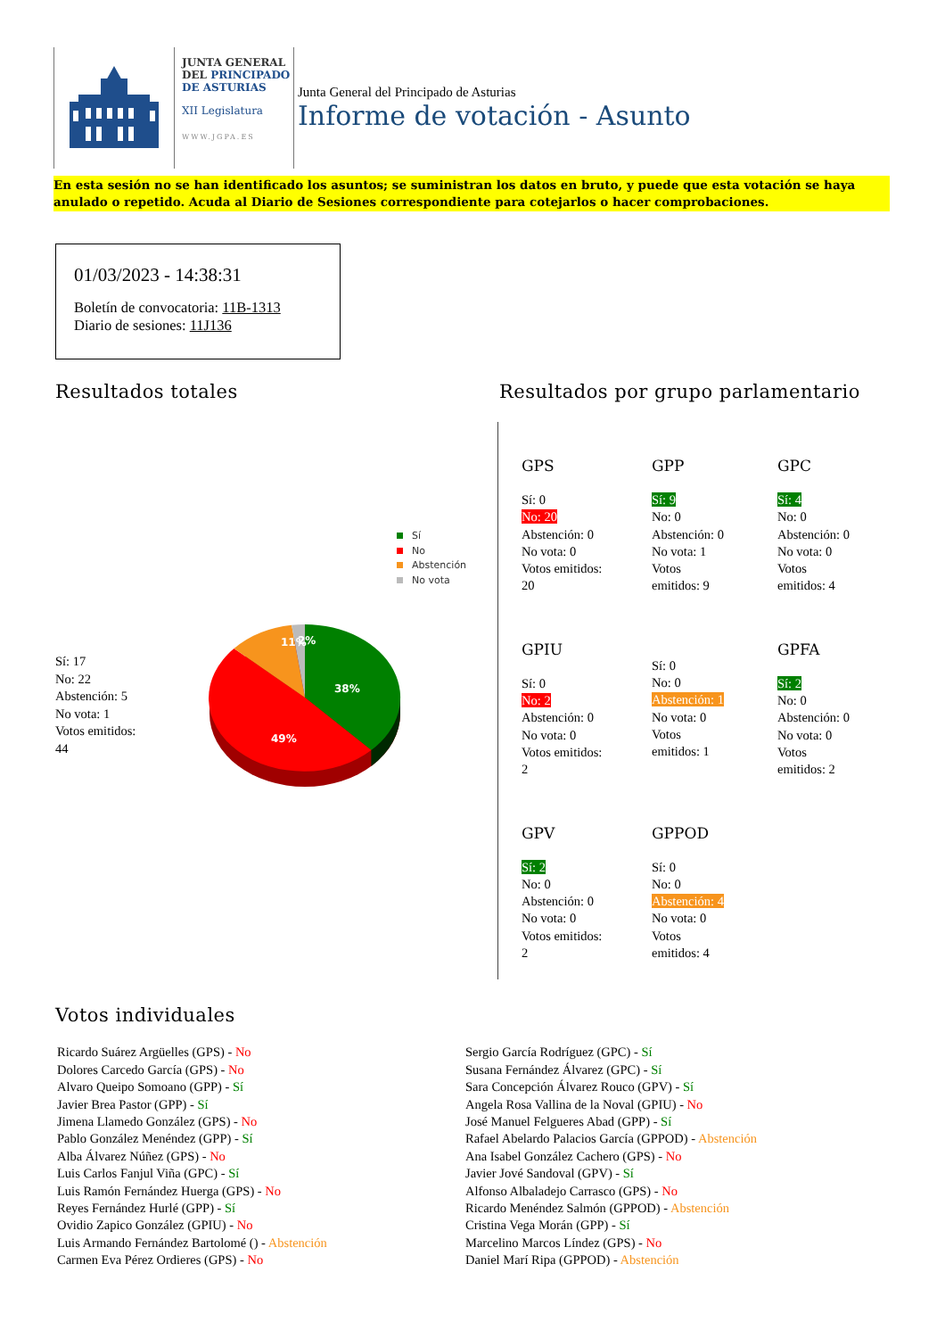JUNTA GENERAL
DEL PRINCIPADO
DE ASTURIAS
XII Legislatura
WWW.JGPA.ES
Junta General del Principado de Asturias
Informe de votación - Asunto
En esta sesión no se han identificado los asuntos; se suministran los datos en bruto, y puede que esta votación se haya anulado o repetido. Acuda al Diario de Sesiones correspondiente para cotejarlos o hacer comprobaciones.
01/03/2023 - 14:38:31
Boletín de convocatoria: 11B-1313
Diario de sesiones: 11J136
Resultados totales
Sí
No
Abstención
No vota
Sí: 17
No: 22
Abstención: 5
No vota: 1
Votos emitidos:
44
38%
49%
11%
2%
Resultados por grupo parlamentario
GPS
Sí: 0
No: 20
Abstención: 0
No vota: 0
Votos emitidos:
20
GPP
Sí: 9
No: 0
Abstención: 0
No vota: 1
Votos
emitidos: 9
GPC
Sí: 4
No: 0
Abstención: 0
No vota: 0
Votos
emitidos: 4
GPIU
Sí: 0
No: 2
Abstención: 0
No vota: 0
Votos emitidos:
2
Sí: 0
No: 0
Abstención: 1
No vota: 0
Votos
emitidos: 1
GPFA
Sí: 2
No: 0
Abstención: 0
No vota: 0
Votos
emitidos: 2
GPV
Sí: 2
No: 0
Abstención: 0
No vota: 0
Votos emitidos:
2
GPPOD
Sí: 0
No: 0
Abstención: 4
No vota: 0
Votos
emitidos: 4
Votos individuales
Ricardo Suárez Argüelles (GPS) - No
Dolores Carcedo García (GPS) - No
Alvaro Queipo Somoano (GPP) - Sí
Javier Brea Pastor (GPP) - Sí
Jimena Llamedo González (GPS) - No
Pablo González Menéndez (GPP) - Sí
Alba Álvarez Núñez (GPS) - No
Luis Carlos Fanjul Viña (GPC) - Sí
Luis Ramón Fernández Huerga (GPS) - No
Reyes Fernández Hurlé (GPP) - Sí
Ovidio Zapico González (GPIU) - No
Luis Armando Fernández Bartolomé () - Abstención
Carmen Eva Pérez Ordieres (GPS) - No
Sergio García Rodríguez (GPC) - Sí
Susana Fernández Álvarez (GPC) - Sí
Sara Concepción Álvarez Rouco (GPV) - Sí
Angela Rosa Vallina de la Noval (GPIU) - No
José Manuel Felgueres Abad (GPP) - Sí
Rafael Abelardo Palacios García (GPPOD) - Abstención
Ana Isabel González Cachero (GPS) - No
Javier Jové Sandoval (GPV) - Sí
Alfonso Albaladejo Carrasco (GPS) - No
Ricardo Menéndez Salmón (GPPOD) - Abstención
Cristina Vega Morán (GPP) - Sí
Marcelino Marcos Líndez (GPS) - No
Daniel Marí Ripa (GPPOD) - Abstención